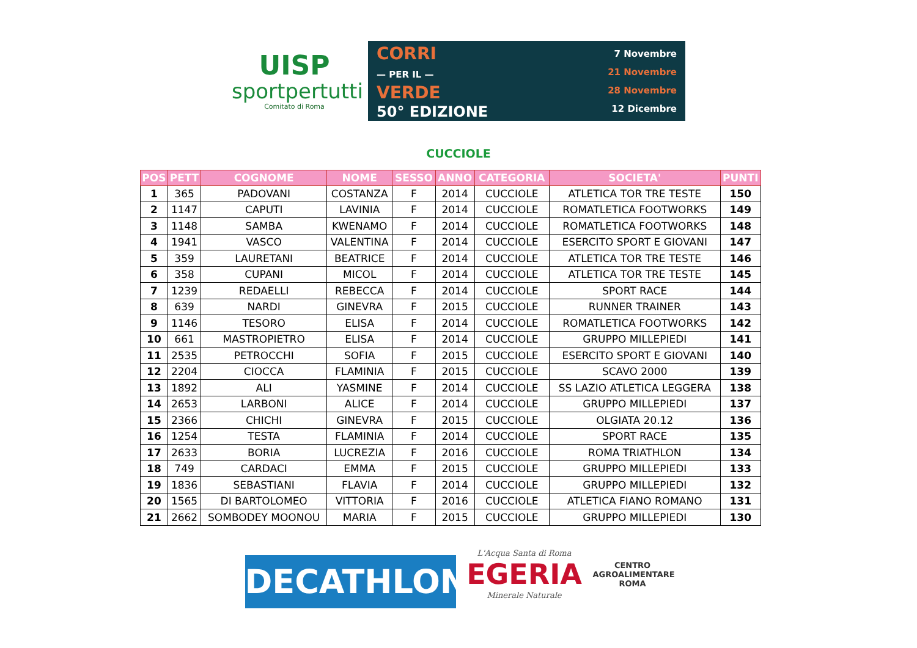UISP
sportpertutti
Comitato di Roma
CORRI
— PER IL —
VERDE
50° EDIZIONE
7 Novembre
21 Novembre
28 Novembre
12 Dicembre
CUCCIOLE
| POS | PETT | COGNOME | NOME | SESSO | ANNO | CATEGORIA | SOCIETA' | PUNTI |
| --- | --- | --- | --- | --- | --- | --- | --- | --- |
| 1 | 365 | PADOVANI | COSTANZA | F | 2014 | CUCCIOLE | ATLETICA TOR TRE TESTE | 150 |
| 2 | 1147 | CAPUTI | LAVINIA | F | 2014 | CUCCIOLE | ROMATLETICA FOOTWORKS | 149 |
| 3 | 1148 | SAMBA | KWENAMO | F | 2014 | CUCCIOLE | ROMATLETICA FOOTWORKS | 148 |
| 4 | 1941 | VASCO | VALENTINA | F | 2014 | CUCCIOLE | ESERCITO SPORT E GIOVANI | 147 |
| 5 | 359 | LAURETANI | BEATRICE | F | 2014 | CUCCIOLE | ATLETICA TOR TRE TESTE | 146 |
| 6 | 358 | CUPANI | MICOL | F | 2014 | CUCCIOLE | ATLETICA TOR TRE TESTE | 145 |
| 7 | 1239 | REDAELLI | REBECCA | F | 2014 | CUCCIOLE | SPORT RACE | 144 |
| 8 | 639 | NARDI | GINEVRA | F | 2015 | CUCCIOLE | RUNNER TRAINER | 143 |
| 9 | 1146 | TESORO | ELISA | F | 2014 | CUCCIOLE | ROMATLETICA FOOTWORKS | 142 |
| 10 | 661 | MASTROPIETRO | ELISA | F | 2014 | CUCCIOLE | GRUPPO MILLEPIEDI | 141 |
| 11 | 2535 | PETROCCHI | SOFIA | F | 2015 | CUCCIOLE | ESERCITO SPORT E GIOVANI | 140 |
| 12 | 2204 | CIOCCA | FLAMINIA | F | 2015 | CUCCIOLE | SCAVO 2000 | 139 |
| 13 | 1892 | ALI | YASMINE | F | 2014 | CUCCIOLE | SS LAZIO ATLETICA LEGGERA | 138 |
| 14 | 2653 | LARBONI | ALICE | F | 2014 | CUCCIOLE | GRUPPO MILLEPIEDI | 137 |
| 15 | 2366 | CHICHI | GINEVRA | F | 2015 | CUCCIOLE | OLGIATA 20.12 | 136 |
| 16 | 1254 | TESTA | FLAMINIA | F | 2014 | CUCCIOLE | SPORT RACE | 135 |
| 17 | 2633 | BORIA | LUCREZIA | F | 2016 | CUCCIOLE | ROMA TRIATHLON | 134 |
| 18 | 749 | CARDACI | EMMA | F | 2015 | CUCCIOLE | GRUPPO MILLEPIEDI | 133 |
| 19 | 1836 | SEBASTIANI | FLAVIA | F | 2014 | CUCCIOLE | GRUPPO MILLEPIEDI | 132 |
| 20 | 1565 | DI BARTOLOMEO | VITTORIA | F | 2016 | CUCCIOLE | ATLETICA FIANO ROMANO | 131 |
| 21 | 2662 | SOMBODEY MOONOU | MARIA | F | 2015 | CUCCIOLE | GRUPPO MILLEPIEDI | 130 |
DECATHLON
L'Acqua Santa di Roma
EGERIA
Minerale Naturale
CENTRO
AGROALIMENTARE
ROMA